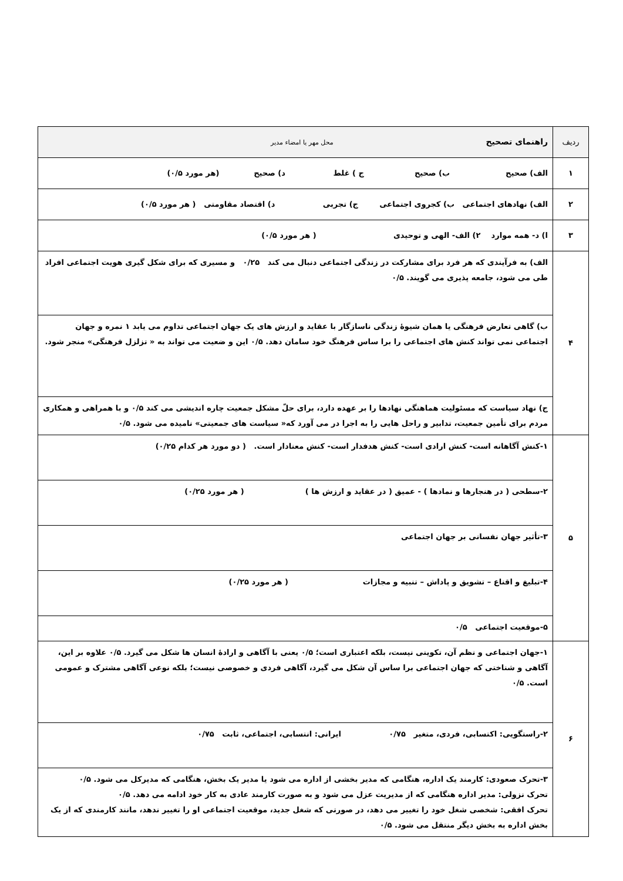| ردیف | راهنمای تصحیح محل مهر یا امضاء مدیر |
| --- | --- |
| ۱ | الف) صحیح ب) صحیح ج ) غلط د) صحیح (هر مورد ۰/۵) |
| ۲ | الف) نهادهای اجتماعی ب) کجروی اجتماعی ج) تجربی د) اقتصاد مقاومتی ( هر مورد ۰/۵) |
| ۳ | ا) د- همه موارد ۲) الف- الهی و توحیدی ( هر مورد ۰/۵) |
| ۴ | الف) به فرآیندی که هر فرد برای مشارکت در زندگی اجتماعی دنبال می کند ۰/۲۵ و مسیری که برای شکل گیری هویت اجتماعی افراد طی می شود، جامعه پذیری می گویند. ۰/۵ ب) گاهی تعارض فرهنگی یا همان شیوهٔ زندگی ناسازگار با عقاید و ارزش های یک جهان اجتماعی تداوم می یابد ۱ نمره و جهان اجتماعی نمی تواند کنش های اجتماعی را برا ساس فرهنگ خود سامان دهد. ۰/۵ این و ضعیت می تواند به « تزلزل فرهنگی» منجر شود. ج) نهاد سیاست که مسئولیت هماهنگی نهادها را بر عهده دارد، برای حلّ مشکل جمعیت چاره اندیشی می کند ۰/۵ و با همراهی و همکاری مردم برای تأمین جمعیت، تدابیر و راحل هایی را به اجرا در می آورد که« سیاست های جمعیتی» نامیده می شود. ۰/۵ |
| ۵ | ۱-کنش آگاهانه است- کنش ارادی است- کنش هدفدار است- کنش معنادار است. ( دو مورد هر کدام ۰/۲۵) ۲-سطحی ( در هنجارها و نمادها ) - عمیق ( در عقاید و ارزش ها ) ( هر مورد ۰/۲۵) ۳-تأثیر جهان نفسانی بر جهان اجتماعی ۴-تبلیغ و اقناع – تشویق و پاداش – تنبیه و مجازات ( هر مورد ۰/۲۵) ۵-موقعیت اجتماعی ۰/۵ |
| ۶ | ۱-جهان اجتماعی و نظم آن، تکوینی نیست، بلکه اعتباری است؛ ۰/۵ یعنی با آگاهی و ارادهٔ انسان ها شکل می گیرد. ۰/۵ علاوه بر این، آگاهی و شناختی که جهان اجتماعی برا ساس آن شکل می گیرد، آگاهی فردی و خصوصی نیست؛ بلکه نوعی آگاهی مشترک و عمومی است. ۰/۵ ۲-راستگویی: اکتسابی، فردی، متغیر ۰/۷۵ ایرانی: انتسابی، اجتماعی، ثابت ۰/۷۵ ۳-تحرک صعودی: کارمند یک اداره، هنگامی که مدیر بخشی از اداره می شود یا مدیر یک بخش، هنگامی که مدیرکل می شود. ۰/۵ تحرک نزولی: مدیر اداره هنگامی که از مدیریت عزل می شود و به صورت کارمند عادی به کار خود ادامه می دهد. ۰/۵ تحرک افقی: شخصی شغل خود را تغییر می دهد، در صورتی که شغل جدید، موقعیت اجتماعی او را تغییر ندهد، مانند کارمندی که از یک بخش اداره به بخش دیگر منتقل می شود. ۰/۵ |